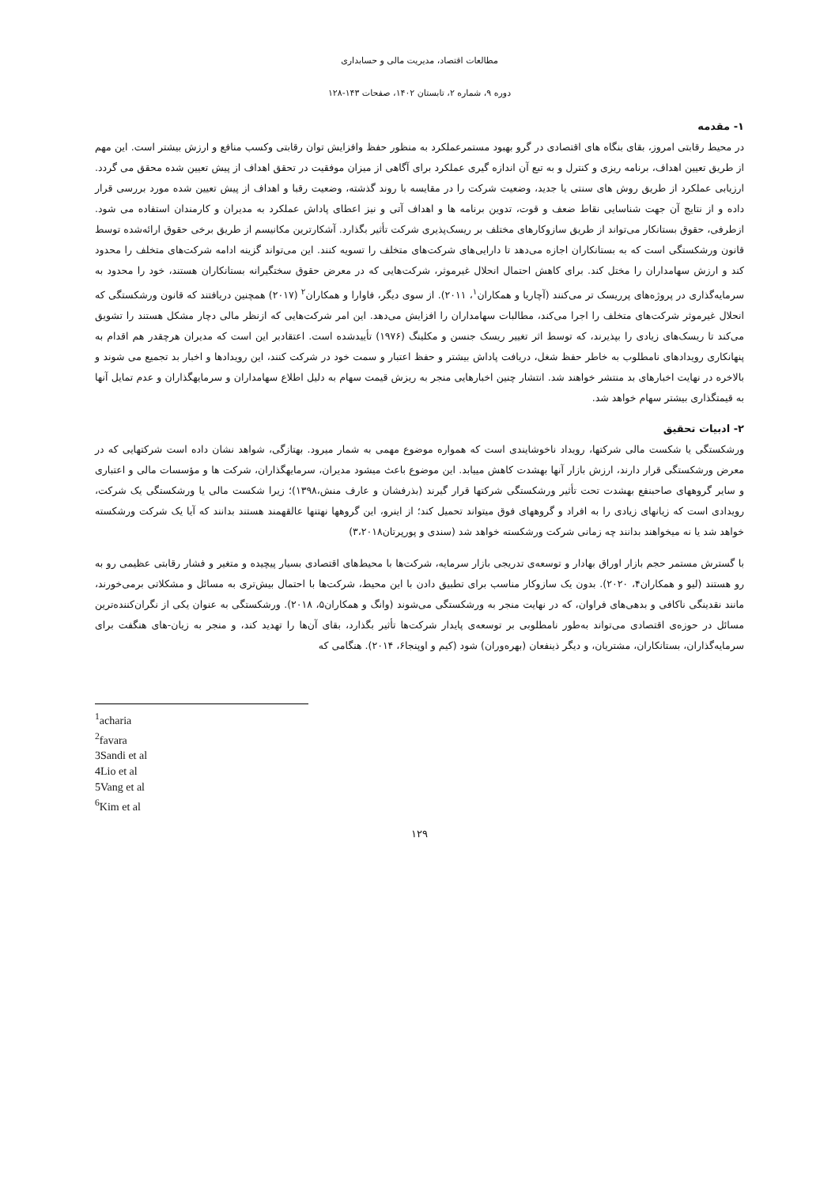مطالعات اقتصاد، مدیریت مالی و حسابداری
دوره ۹، شماره ۲، تابستان ۱۴۰۲، صفحات ۱۴۳-۱۲۸
۱- مقدمه
در محیط رقابتی امروز، بقای بنگاه های اقتصادی در گرو بهبود مستمرعملکرد به منظور حفظ وافزایش توان رقابتی وکسب منافع و ارزش بیشتر است. این مهم از طریق تعیین اهداف، برنامه ریزی و کنترل و به تبع آن اندازه گیری عملکرد برای آگاهی از میزان موفقیت در تحقق اهداف از پیش تعیین شده محقق می گردد. ارزیابی عملکرد از طریق روش های سنتی یا جدید، وضعیت شرکت را در مقایسه با روند گذشته، وضعیت رقبا و اهداف از پیش تعیین شده مورد بررسی قرار داده و از نتایج آن جهت شناسایی نقاط ضعف و قوت، تدوین برنامه ها و اهداف آتی و نیز اعطای پاداش عملکرد به مدیران و کارمندان استفاده می شود. ازطرفی، حقوق بستانکار می‌تواند از طریق سازوکارهای مختلف بر ریسک‌پذیری شرکت تأثیر بگذارد. آشکارترین مکانیسم از طریق برخی حقوق ارائه‌شده توسط قانون ورشکستگی است که به بستانکاران اجازه می‌دهد تا دارایی‌های شرکت‌های متخلف را تسویه کنند. این می‌تواند گزینه ادامه شرکت‌های متخلف را محدود کند و ارزش سهامداران را مختل کند. برای کاهش احتمال انحلال غیرموثر، شرکت‌هایی که در معرض حقوق سختگیرانه بستانکاران هستند، خود را محدود به سرمایه‌گذاری در پروژه‌های پرریسک تر می‌کنند (آچاریا و همکاران<sup>۱</sup>، ۲۰۱۱). از سوی دیگر، فاوارا و همکاران<sup>۲</sup> (۲۰۱۷) همچنین دریافتند که قانون ورشکستگی که انحلال غیرموثر شرکت‌های متخلف را اجرا می‌کند، مطالبات سهامداران را افزایش می‌دهد. این امر شرکت‌هایی که ازنظر مالی دچار مشکل هستند را تشویق می‌کند تا ریسک‌های زیادی را بپذیرند، که توسط اثر تغییر ریسک جنسن و مکلینگ (۱۹۷۶) تأییدشده است. اعتقادبر این است که مدیران هرچقدر هم اقدام به پنهانکاری رویدادهای نامطلوب به خاطر حفظ شغل، دریافت پاداش بیشتر و حفظ اعتبار و سمت خود در شرکت کنند، این رویدادها و اخبار بد تجمیع می شوند و بالاخره در نهایت اخبارهای بد منتشر خواهند شد. انتشار چنین اخبارهایی منجر به ریزش قیمت سهام به دلیل اطلاع سهامداران و سرمایهگذاران و عدم تمایل آنها به قیمتگذاری بیشتر سهام خواهد شد.
۲- ادبیات تحقیق
ورشکستگی یا شکست مالی شرکتها، رویداد ناخوشایندی است که همواره موضوع مهمی به شمار میرود. بهتازگی، شواهد نشان داده است شرکتهایی که در معرض ورشکستگی قرار دارند، ارزش بازار آنها بهشدت کاهش مییابد. این موضوع باعث میشود مدیران، سرمایهگذاران، شرکت ها و مؤسسات مالی و اعتباری و سایر گروههای صاحبنفع بهشدت تحت تأثیر ورشکستگی شرکتها قرار گیرند (بذرفشان و عارف منش،۱۳۹۸)؛ زیرا شکست مالی یا ورشکستگی یک شرکت، رویدادی است که زیانهای زیادی را به افراد و گروههای فوق میتواند تحمیل کند؛ از اینرو، این گروهها نهتنها عالقهمند هستند بدانند که آیا یک شرکت ورشکسته خواهد شد یا نه میخواهند بدانند چه زمانی شرکت ورشکسته خواهد شد (سندی و پورپرتان۳،۲۰۱۸)
با گسترش مستمر حجم بازار اوراق بهادار و توسعه‌ی تدریجی بازار سرمایه، شرکت‌ها با محیط‌های اقتصادی بسیار پیچیده و متغیر و فشار رقابتی عظیمی رو به رو هستند (لیو و همکاران۴، ۲۰۲۰). بدون یک سازوکار مناسب برای تطبیق دادن با این محیط، شرکت‌ها با احتمال بیش‌تری به مسائل و مشکلاتی برمی‌خورند، مانند نقدینگی ناکافی و بدهی‌های فراوان، که در نهایت منجر به ورشکستگی می‌شوند (وانگ و همکاران۵، ۲۰۱۸). ورشکستگی به عنوان یکی از نگران‌کننده‌ترین مسائل در حوزه‌ی اقتصادی می‌تواند به‌طور نامطلوبی بر توسعه‌ی پایدار شرکت‌ها تأثیر بگذارد، بقای آن‌ها را تهدید کند، و منجر به زیان-های هنگفت برای سرمایه‌گذاران، بستانکاران، مشتریان، و دیگر ذینفعان (بهره‌وران) شود (کیم و اوپنجا۶، ۲۰۱۴). هنگامی که
<sup>1</sup> acharia
<sup>2</sup> favara
3Sandi et al
4Lio et al
5Vang et al
<sup>6</sup> Kim et al
۱۲۹